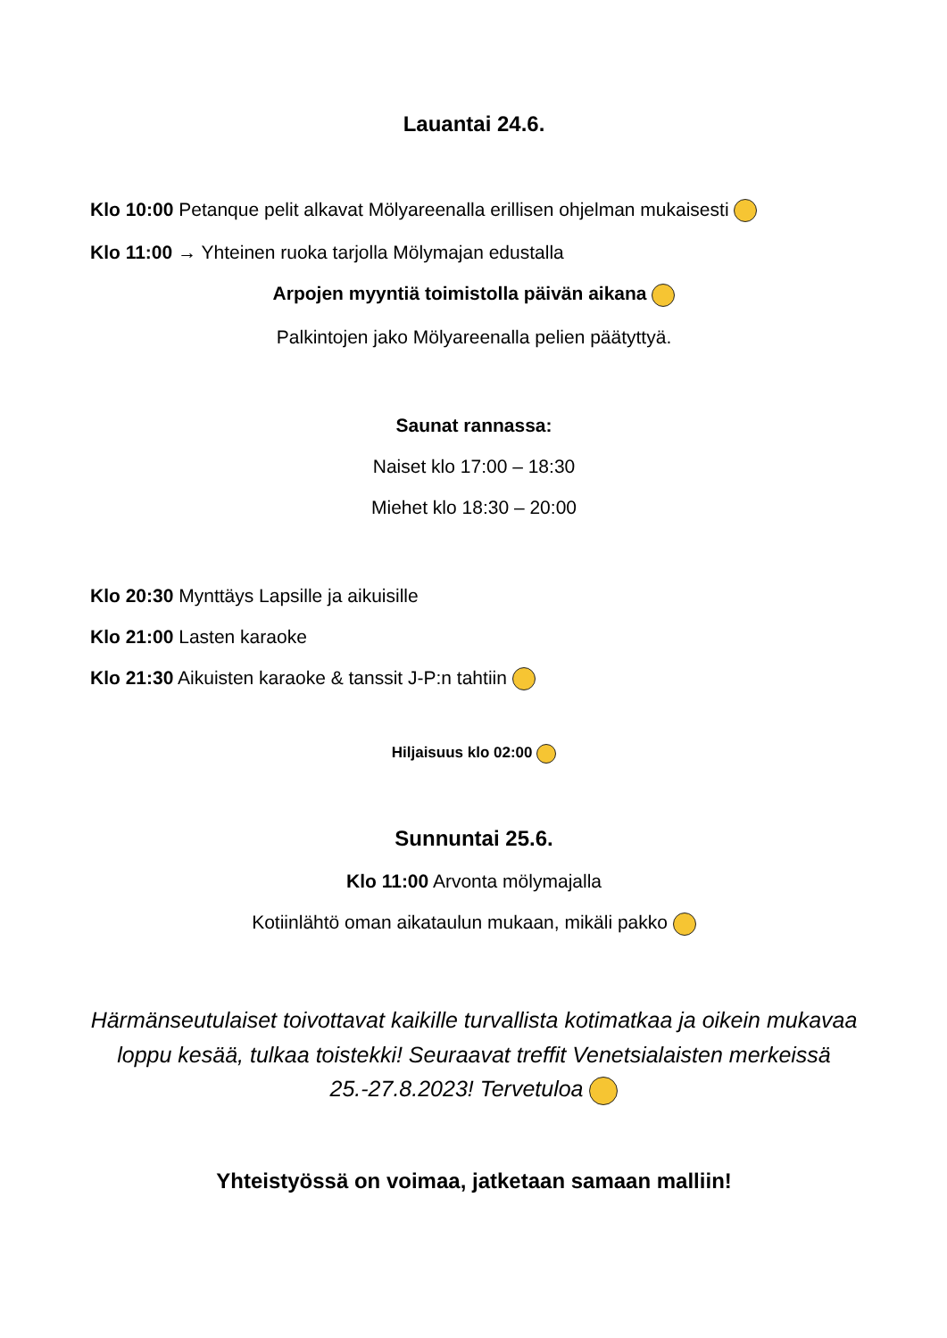Lauantai 24.6.
Klo 10:00 Petanque pelit alkavat Mölyareenalla erillisen ohjelman mukaisesti
Klo 11:00 → Yhteinen ruoka tarjolla Mölymajan edustalla
Arpojen myyntiä toimistolla päivän aikana
Palkintojen jako Mölyareenalla pelien päätyttyä.
Saunat rannassa:
Naiset klo 17:00 – 18:30
Miehet klo 18:30 – 20:00
Klo 20:30 Mynttäys Lapsille ja aikuisille
Klo 21:00 Lasten karaoke
Klo 21:30 Aikuisten karaoke & tanssit J-P:n tahtiin
Hiljaisuus klo 02:00
Sunnuntai 25.6.
Klo 11:00 Arvonta mölymajalla
Kotiinlähtö oman aikataulun mukaan, mikäli pakko
Härmänseutulaiset toivottavat kaikille turvallista kotimatkaa ja oikein mukavaa loppu kesää, tulkaa toistekki! Seuraavat treffit Venetsialaisten merkeissä 25.-27.8.2023! Tervetuloa
Yhteistyössä on voimaa, jatketaan samaan malliin!